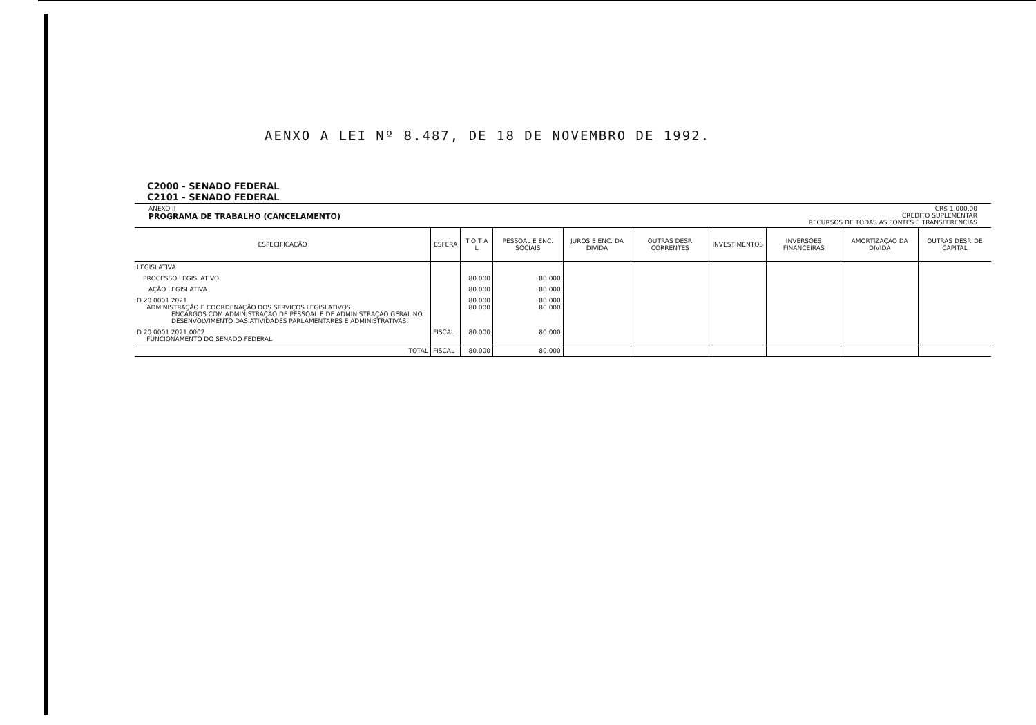AENXO A LEI Nº 8.487, DE 18 DE NOVEMBRO DE 1992.
C2000 - SENADO FEDERAL
C2101 - SENADO FEDERAL
ANEXO II
PROGRAMA DE TRABALHO (CANCELAMENTO) CR$ 1.000,00
CREDITO SUPLEMENTAR
RECURSOS DE TODAS AS FONTES E TRANSFERENCIAS
| ESPECIFICAÇÃO | ESFERA | T O T A L | PESSOAL E ENC. SOCIAIS | JUROS E ENC. DA DIVIDA | OUTRAS DESP. CORRENTES | INVESTIMENTOS | INVERSÕES FINANCEIRAS | AMORTIZAÇÃO DA DIVIDA | OUTRAS DESP. DE CAPITAL |
| --- | --- | --- | --- | --- | --- | --- | --- | --- | --- |
| LEGISLATIVA | | | | | | | | | |
| PROCESSO LEGISLATIVO | | 80.000 | 80.000 | | | | | | |
| AÇÃO LEGISLATIVA | | 80.000 | 80.000 | | | | | | |
| D 20 0001 2021 ADMINISTRAÇÃO E COORDENAÇÃO DOS SERVIÇOS LEGISLATIVOS ENCARGOS COM ADMINISTRAÇÃO DE PESSOAL E DE ADMINISTRAÇÃO GERAL NO DESENVOLVIMENTO DAS ATIVIDADES PARLAMENTARES E ADMINISTRATIVAS. | | 80.000 80.000 | 80.000 80.000 | | | | | | |
| D 20 0001 2021.0002 FUNCIONAMENTO DO SENADO FEDERAL | FISCAL | 80.000 | 80.000 | | | | | | |
| TOTAL | FISCAL | 80.000 | 80.000 | | | | | | |